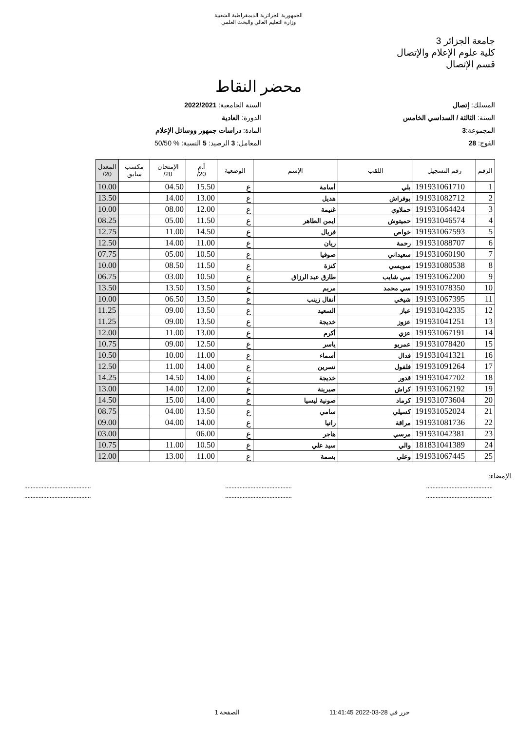الجمهورية الجزائرية الديمقراطية الشعبية
وزارة التعليم العالي والبحث العلمي
جامعة الجزائر 3
كلية علوم الإعلام والإتصال
قسم الإتصال
محضر النقاط
المسلك: إتصال
السنة: الثالثة / السداسي الخامس
المجموعة:3
الفوج: 28
السنة الجامعية: 2022/2021
الدورة: العادية
المادة: دراسات جمهور ووسائل الإعلام
المعامل: 3 الرصيد: 5 النسبة: % 50/50
| الرقم | رقم التسجيل | اللقب | الإسم | الوضعية | أ.م 20/ | الإمتحان 20/ | مكسب سابق | المعدل 20/ |
| --- | --- | --- | --- | --- | --- | --- | --- | --- |
| 1 | 191931061710 | بلي | أسامة | ع | 15.50 | 04.50 | | 10.00 |
| 2 | 191931082712 | بوفراش | هديل | ع | 13.00 | 14.00 | | 13.50 |
| 3 | 191931064424 | حملاوي | غنيمة | ع | 12.00 | 08.00 | | 10.00 |
| 4 | 191931046574 | حميتوش | ايمن الطاهر | ع | 11.50 | 05.00 | | 08.25 |
| 5 | 191931067593 | خواص | فريال | ع | 14.50 | 11.00 | | 12.75 |
| 6 | 191931088707 | رحمة | ريان | ع | 11.00 | 14.00 | | 12.50 |
| 7 | 191931060190 | سعيداني | صوفيا | ع | 10.50 | 05.00 | | 07.75 |
| 8 | 191931080538 | سويسي | كنزة | ع | 11.50 | 08.50 | | 10.00 |
| 9 | 191931062200 | سي شايب | طارق عبد الرزاق | ع | 10.50 | 03.00 | | 06.75 |
| 10 | 191931078350 | سي محمد | مريم | ع | 13.50 | 13.50 | | 13.50 |
| 11 | 191931067395 | شيخي | أنفال زينب | ع | 13.50 | 06.50 | | 10.00 |
| 12 | 191931042335 | عباز | السعيد | ع | 13.50 | 09.00 | | 11.25 |
| 13 | 191931041251 | عزوز | خديجة | ع | 13.50 | 09.00 | | 11.25 |
| 14 | 191931067191 | عزي | أكرم | ع | 13.00 | 11.00 | | 12.00 |
| 15 | 191931078420 | عمريو | ياسر | ع | 12.50 | 09.00 | | 10.75 |
| 16 | 191931041321 | فدال | أسماء | ع | 11.00 | 10.00 | | 10.50 |
| 17 | 191931091264 | فلفول | نسرين | ع | 14.00 | 11.00 | | 12.50 |
| 18 | 191931047702 | قدور | خديجة | ع | 14.00 | 14.50 | | 14.25 |
| 19 | 191931062192 | كراش | صبرينة | ع | 12.00 | 14.00 | | 13.00 |
| 20 | 191931073604 | كرماد | صونية ليسيا | ع | 14.00 | 15.00 | | 14.50 |
| 21 | 191931052024 | كسيلي | سامي | ع | 13.50 | 04.00 | | 08.75 |
| 22 | 191931081736 | مراقة | رانيا | ع | 14.00 | 04.00 | | 09.00 |
| 23 | 191931042381 | مرسي | هاجر | ع | 06.00 | | | 03.00 |
| 24 | 181831041389 | والي | سيد علي | ع | 10.50 | 11.00 | | 10.75 |
| 25 | 191931067445 | وعلي | بسمة | ع | 11.00 | 13.00 | | 12.00 |
الإمضاء:
.......................................... .......................................... ..........................................
.......................................... .......................................... ..........................................
حرر في 28-03-2022 11:41:45 الصفحة 1